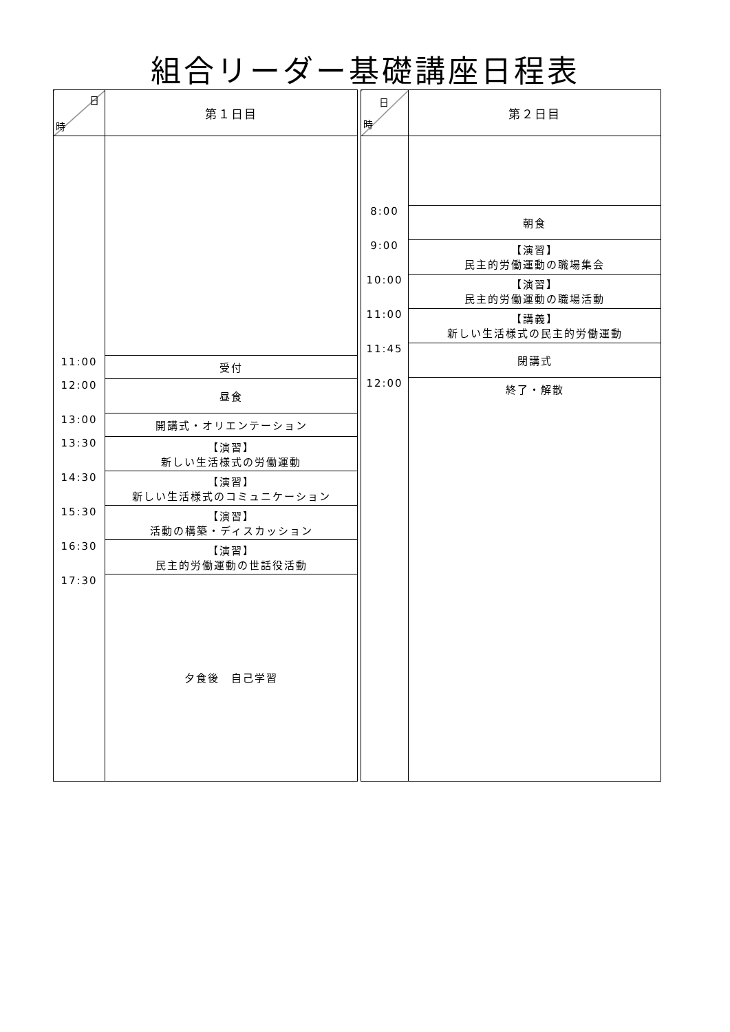組合リーダー基礎講座日程表
| 日 時 | 第１日目 |
| --- | --- |
| 11:00 | 受付 |
| 12:00 | 昼食 |
| 13:00 | 開講式・オリエンテーション |
| 13:30 | 【演習】 新しい生活様式の労働運動 |
| 14:30 | 【演習】 新しい生活様式のコミュニケーション |
| 15:30 | 【演習】 活動の構築・ディスカッション |
| 16:30 | 【演習】 民主的労働運動の世話役活動 |
| 17:30 | 夕食後 自己学習 |
| 日 時 | 第２日目 |
| --- | --- |
| 8:00 | 朝食 |
| 9:00 | 【演習】 民主的労働運動の職場集会 |
| 10:00 | 【演習】 民主的労働運動の職場活動 |
| 11:00 | 【講義】 新しい生活様式の民主的労働運動 |
| 11:45 | 閉講式 |
| 12:00 | 終了・解散 |